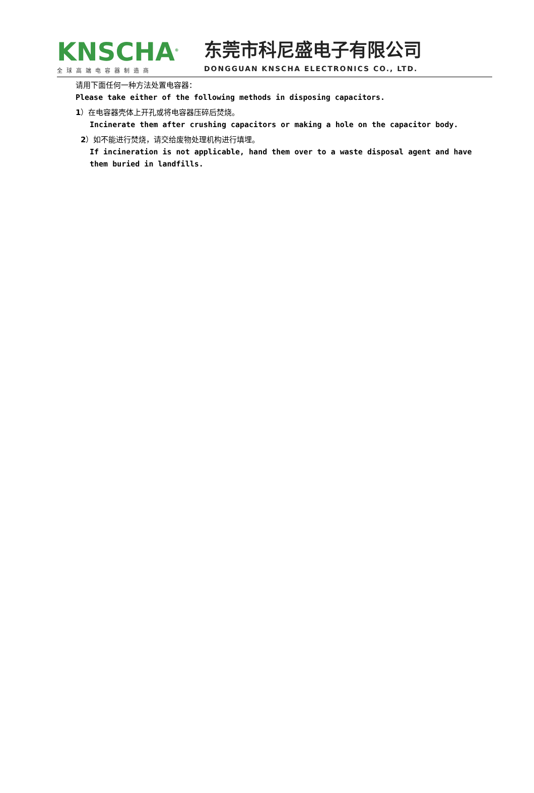KNSCHA<sup>®</sup>
全球高端电容器制造商
东莞市科尼盛电子有限公司
DONGGUAN KNSCHA ELECTRONICS CO., LTD.
请用下面任何一种方法处置电容器：
Please take either of the following methods in disposing capacitors.
1）在电容器壳体上开孔或将电容器压碎后焚烧。
Incinerate them after crushing capacitors or making a hole on the capacitor body.
2）如不能进行焚烧，请交给废物处理机构进行填埋。
If incineration is not applicable, hand them over to a waste disposal agent and have them buried in landfills.